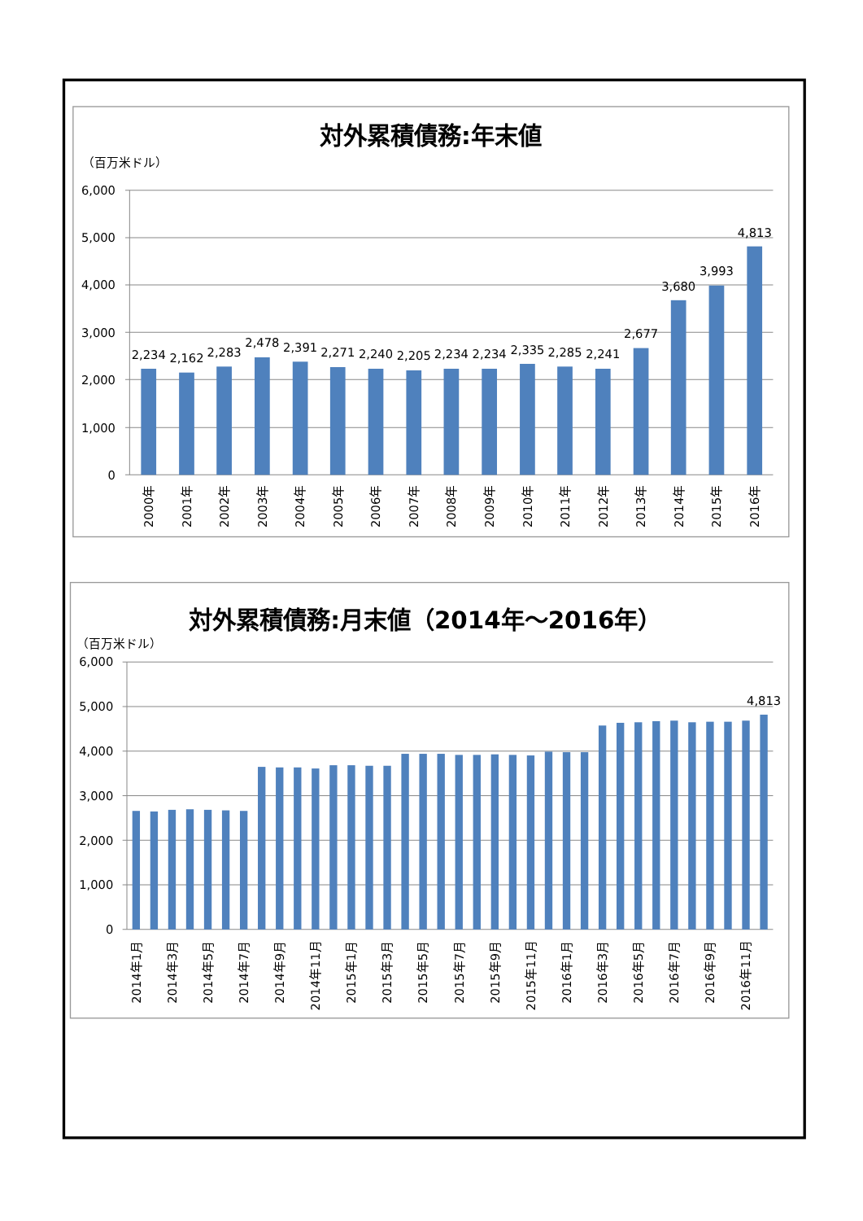対外累積債務:年末値
（百万米ドル）
6,000
5,000
4,000
3,000
2,000
1,000
0
2,234
2,162
2,283
2,478
2,391
2,271
2,240
2,205
2,234
2,234
2,335
2,285
2,241
2,677
3,680
3,993
4,813
2000年
2001年
2002年
2003年
2004年
2005年
2006年
2007年
2008年
2009年
2010年
2011年
2012年
2013年
2014年
2015年
2016年
対外累積債務:月末値（2014年～2016年）
（百万米ドル）
6,000
5,000
4,000
3,000
2,000
1,000
0
4,813
2014年1月
2014年3月
2014年5月
2014年7月
2014年9月
2014年11月
2015年1月
2015年3月
2015年5月
2015年7月
2015年9月
2015年11月
2016年1月
2016年3月
2016年5月
2016年7月
2016年9月
2016年11月